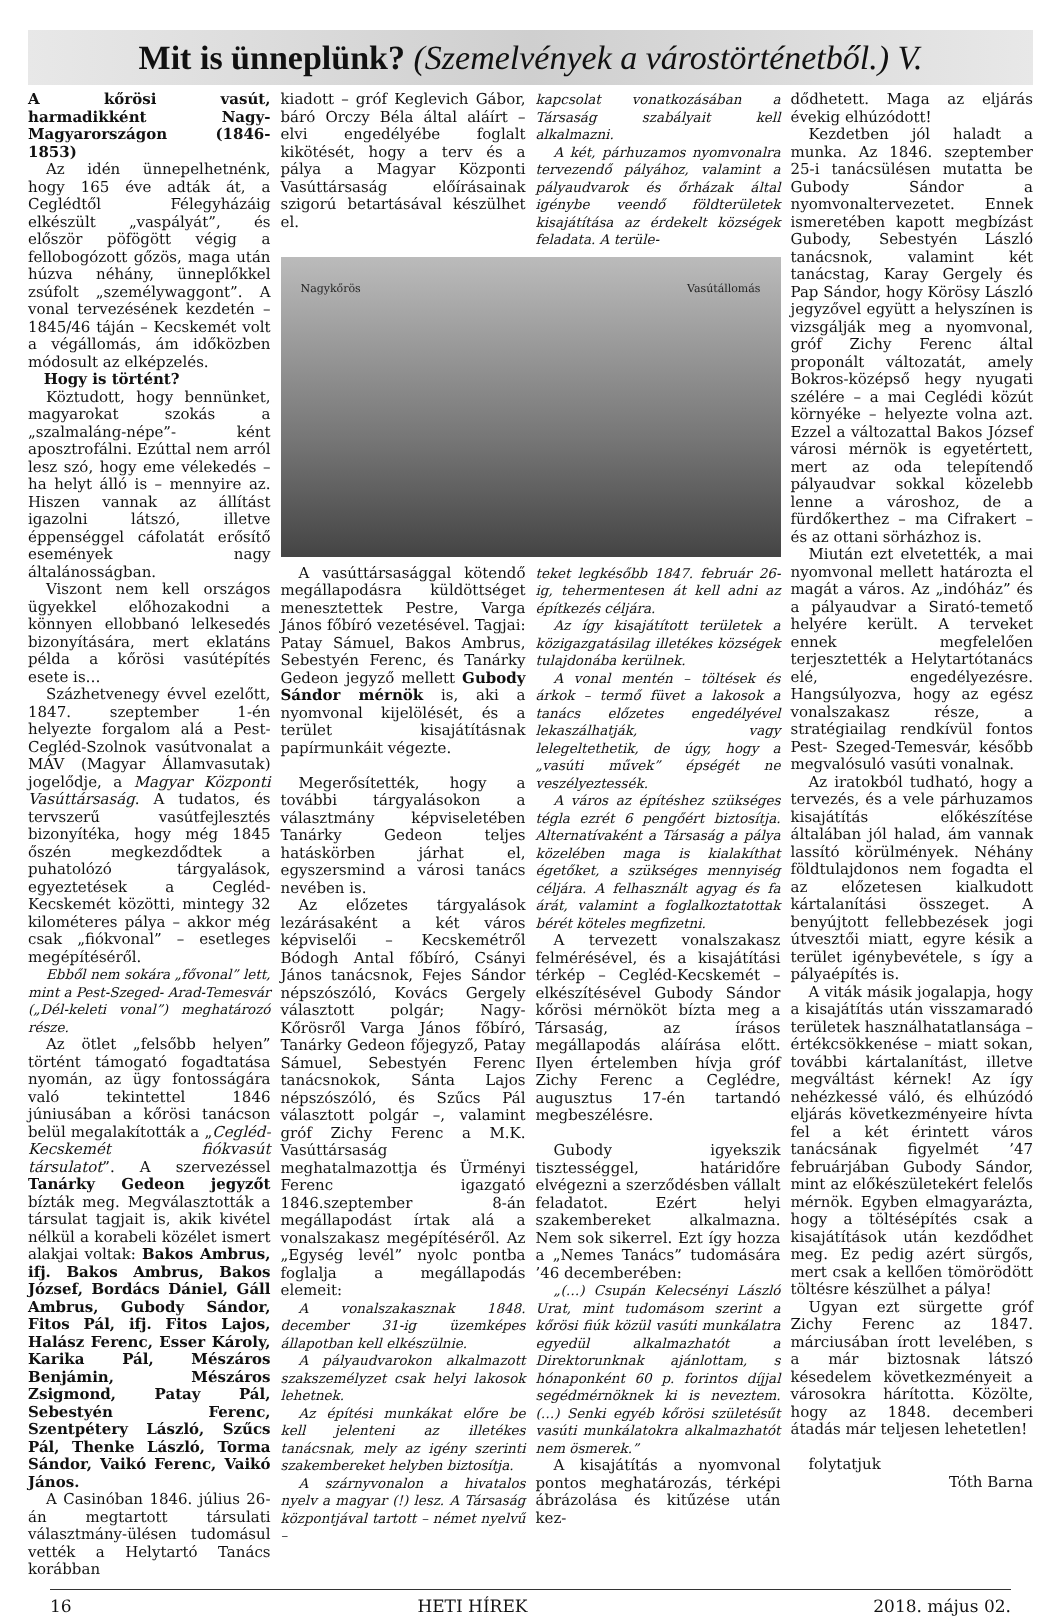Mit is ünneplünk? (Szemelvények a várostörténetből.) V.
A kőrösi vasút, harmadikként Nagy-Magyarországon (1846-1853)
Az idén ünnepelhetnénk, hogy 165 éve adták át, a Ceglédtől Félegyházáig elkészült „vaspályát”, és először pöfögött végig a fellobogózott gőzös, maga után húzva néhány, ünneplőkkel zsúfolt „személywaggont”. A vonal tervezésének kezdetén – 1845/46 táján – Kecskemét volt a végállomás, ám időközben módosult az elképzelés.
Hogy is történt?
Köztudott, hogy bennünket, magyarokat szokás a „szalmaláng-népe”- ként aposztrofálni. Ezúttal nem arról lesz szó, hogy eme vélekedés – ha helyt álló is – mennyire az. Hiszen vannak az állítást igazolni látszó, illetve éppenséggel cáfolatát erősítő események nagy általánosságban.
Viszont nem kell országos ügyekkel előhozakodni a könnyen ellobbanó lelkesedés bizonyítására, mert eklatáns példa a kőrösi vasútépítés esete is…
Százhetvenegy évvel ezelőtt, 1847. szeptember 1-én helyezte forgalom alá a Pest- Cegléd-Szolnok vasútvonalat a MÁV (Magyar Államvasutak) jogelődje, a Magyar Központi Vasúttársaság. A tudatos, és tervszerű vasútfejlesztés bizonyítéka, hogy még 1845 őszén megkezdődtek a puhatolózó tárgyalások, egyeztetések a Cegléd-Kecskemét közötti, mintegy 32 kilométeres pálya – akkor még csak „fiókvonal” – esetleges megépítéséről.
Ebből nem sokára „fővonal” lett, mint a Pest-Szeged- Arad-Temesvár („Dél-keleti vonal”) meghatározó része.
Az ötlet „felsőbb helyen” történt támogató fogadtatása nyomán, az ügy fontosságára való tekintettel 1846 júniusában a kőrösi tanácson belül megalakították a „Cegléd-Kecskemét fiókvasút társulatot”. A szervezéssel Tanárky Gedeon jegyzőt bízták meg. Megválasztották a társulat tagjait is, akik kivétel nélkül a korabeli közélet ismert alakjai voltak: Bakos Ambrus, ifj. Bakos Ambrus, Bakos József, Bordács Dániel, Gáll Ambrus, Gubody Sándor, Fitos Pál, ifj. Fitos Lajos, Halász Ferenc, Esser Károly, Karika Pál, Mészáros Benjámin, Mészáros Zsigmond, Patay Pál, Sebestyén Ferenc, Szentpétery László, Szűcs Pál, Thenke László, Torma Sándor, Vaikó Ferenc, Vaikó János.
A Casinóban 1846. július 26-án megtartott társulati választmány-ülésen tudomásul vették a Helytartó Tanács korábban
kiadott – gróf Keglevich Gábor, báró Orczy Béla által aláírt – elvi engedélyébe foglalt kikötését, hogy a terv és a pálya a Magyar Központi Vasúttársaság előírásainak szigorú betartásával készülhet el.
kapcsolat vonatkozásában a Társaság szabályait kell alkalmazni.
A két, párhuzamos nyomvonalra tervezendő pályához, valamint a pályaudvarok és őrházak által igénybe veendő földterületek kisajátítása az érdekelt községek feladata. A terüle-
Nagykőrös Vasútállomás
A vasúttársasággal kötendő megállapodásra küldöttséget menesztettek Pestre, Varga János főbíró vezetésével. Tagjai: Patay Sámuel, Bakos Ambrus, Sebestyén Ferenc, és Tanárky Gedeon jegyző mellett Gubody Sándor mérnök is, aki a nyomvonal kijelölését, és a terület kisajátításnak papírmunkáit végezte.
Megerősítették, hogy a további tárgyalásokon a választmány képviseletében Tanárky Gedeon teljes hatáskörben járhat el, egyszersmind a városi tanács nevében is.
Az előzetes tárgyalások lezárásaként a két város képviselői – Kecskemétről Bódogh Antal főbíró, Csányi János tanácsnok, Fejes Sándor népszószóló, Kovács Gergely választott polgár; Nagy-Kőrösről Varga János főbíró, Tanárky Gedeon főjegyző, Patay Sámuel, Sebestyén Ferenc tanácsnokok, Sánta Lajos népszószóló, és Szűcs Pál választott polgár –, valamint gróf Zichy Ferenc a M.K. Vasúttársaság meghatalmazottja és Ürményi Ferenc igazgató 1846.szeptember 8-án megállapodást írtak alá a vonalszakasz megépítéséről. Az „Egység levél” nyolc pontba foglalja a megállapodás elemeit:
A vonalszakasznak 1848. december 31-ig üzemképes állapotban kell elkészülnie.
A pályaudvarokon alkalmazott szakszemélyzet csak helyi lakosok lehetnek.
Az építési munkákat előre be kell jelenteni az illetékes tanácsnak, mely az igény szerinti szakembereket helyben biztosítja.
A szárnyvonalon a hivatalos nyelv a magyar (!) lesz. A Társaság központjával tartott – német nyelvű –
teket legkésőbb 1847. február 26-ig, tehermentesen át kell adni az építkezés céljára.
Az így kisajátított területek a közigazgatásilag illetékes községek tulajdonába kerülnek.
A vonal mentén – töltések és árkok – termő füvet a lakosok a tanács előzetes engedélyével lekaszálhatják, vagy lelegeltethetik, de úgy, hogy a „vasúti művek” épségét ne veszélyeztessék.
A város az építéshez szükséges tégla ezrét 6 pengőért biztosítja. Alternatívaként a Társaság a pálya közelében maga is kialakíthat égetőket, a szükséges mennyiség céljára. A felhasznált agyag és fa árát, valamint a foglalkoztatottak bérét köteles megfizetni.
A tervezett vonalszakasz felmérésével, és a kisajátítási térkép – Cegléd-Kecskemét – elkészítésével Gubody Sándor kőrösi mérnököt bízta meg a Társaság, az írásos megállapodás aláírása előtt. Ilyen értelemben hívja gróf Zichy Ferenc a Ceglédre, augusztus 17-én tartandó megbeszélésre.
Gubody igyekszik tisztességgel, határidőre elvégezni a szerződésben vállalt feladatot. Ezért helyi szakembereket alkalmazna. Nem sok sikerrel. Ezt így hozza a „Nemes Tanács” tudomására ’46 decemberében:
„(…) Csupán Kelecsényi László Urat, mint tudomásom szerint a kőrösi fiúk közül vasúti munkálatra egyedül alkalmazhatót a Direktorunknak ajánlottam, s hónaponként 60 p. forintos díjjal segédmérnöknek ki is neveztem. (…) Senki egyéb kőrösi születésűt vasúti munkálatokra alkalmazhatót nem ösmerek.”
A kisajátítás a nyomvonal pontos meghatározás, térképi ábrázolása és kitűzése után kez-
dődhetett. Maga az eljárás évekig elhúzódott!
Kezdetben jól haladt a munka. Az 1846. szeptember 25-i tanácsülésen mutatta be Gubody Sándor a nyomvonaltervezetet. Ennek ismeretében kapott megbízást Gubody, Sebestyén László tanácsnok, valamint két tanácstag, Karay Gergely és Pap Sándor, hogy Körösy László jegyzővel együtt a helyszínen is vizsgálják meg a nyomvonal, gróf Zichy Ferenc által proponált változatát, amely Bokros-középső hegy nyugati szélére – a mai Ceglédi közút környéke – helyezte volna azt. Ezzel a változattal Bakos József városi mérnök is egyetértett, mert az oda telepítendő pályaudvar sokkal közelebb lenne a városhoz, de a fürdőkerthez – ma Cifrakert – és az ottani sörházhoz is.
Miután ezt elvetették, a mai nyomvonal mellett határozta el magát a város. Az „indóház” és a pályaudvar a Sirató-temető helyére került. A terveket ennek megfelelően terjesztették a Helytartótanács elé, engedélyezésre. Hangsúlyozva, hogy az egész vonalszakasz része, a stratégiailag rendkívül fontos Pest- Szeged-Temesvár, később megvalósuló vasúti vonalnak.
Az iratokból tudható, hogy a tervezés, és a vele párhuzamos kisajátítás előkészítése általában jól halad, ám vannak lassító körülmények. Néhány földtulajdonos nem fogadta el az előzetesen kialkudott kártalanítási összeget. A benyújtott fellebbezések jogi útvesztői miatt, egyre késik a terület igénybevétele, s így a pályaépítés is.
A viták másik jogalapja, hogy a kisajátítás után visszamaradó területek használhatatlansága – értékcsökkenése – miatt sokan, további kártalanítást, illetve megváltást kérnek! Az így nehézkessé váló, és elhúzódó eljárás következményeire hívta fel a két érintett város tanácsának figyelmét ’47 februárjában Gubody Sándor, mint az előkészületekért felelős mérnök. Egyben elmagyarázta, hogy a töltésépítés csak a kisajátítások után kezdődhet meg. Ez pedig azért sürgős, mert csak a kellően tömörödött töltésre készülhet a pálya!
Ugyan ezt sürgette gróf Zichy Ferenc az 1847. márciusában írott levelében, s a már biztosnak látszó késedelem következményeit a városokra hárította. Közölte, hogy az 1848. decemberi átadás már teljesen lehetetlen!
folytatjuk
Tóth Barna
16 HETI HÍREK 2018. május 02.